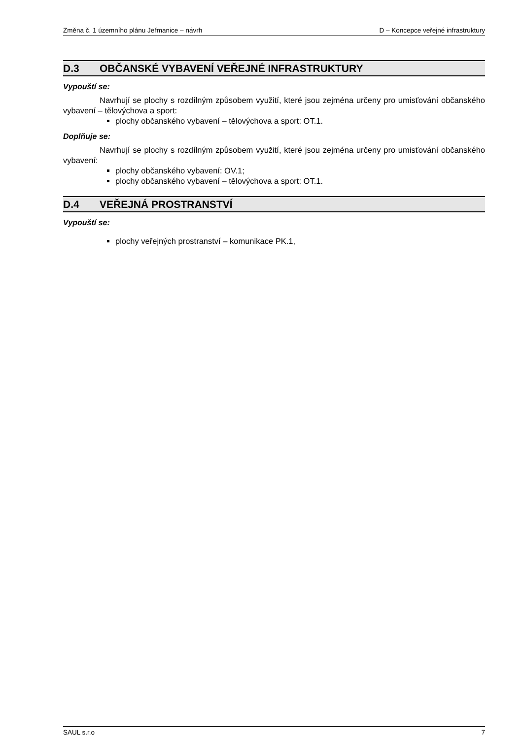Změna č. 1 územního plánu Jeřmanice – návrh D – Koncepce veřejné infrastruktury
D.3 OBČANSKÉ VYBAVENÍ VEŘEJNÉ INFRASTRUKTURY
Vypouští se:
Navrhují se plochy s rozdílným způsobem využití, které jsou zejména určeny pro umisťování občanského vybavení – tělovýchova a sport:
plochy občanského vybavení – tělovýchova a sport: OT.1.
Doplňuje se:
Navrhují se plochy s rozdílným způsobem využití, které jsou zejména určeny pro umisťování občanského vybavení:
plochy občanského vybavení: OV.1;
plochy občanského vybavení – tělovýchova a sport: OT.1.
D.4 VEŘEJNÁ PROSTRANSTVÍ
Vypouští se:
plochy veřejných prostranství – komunikace PK.1,
SAUL s.r.o 7